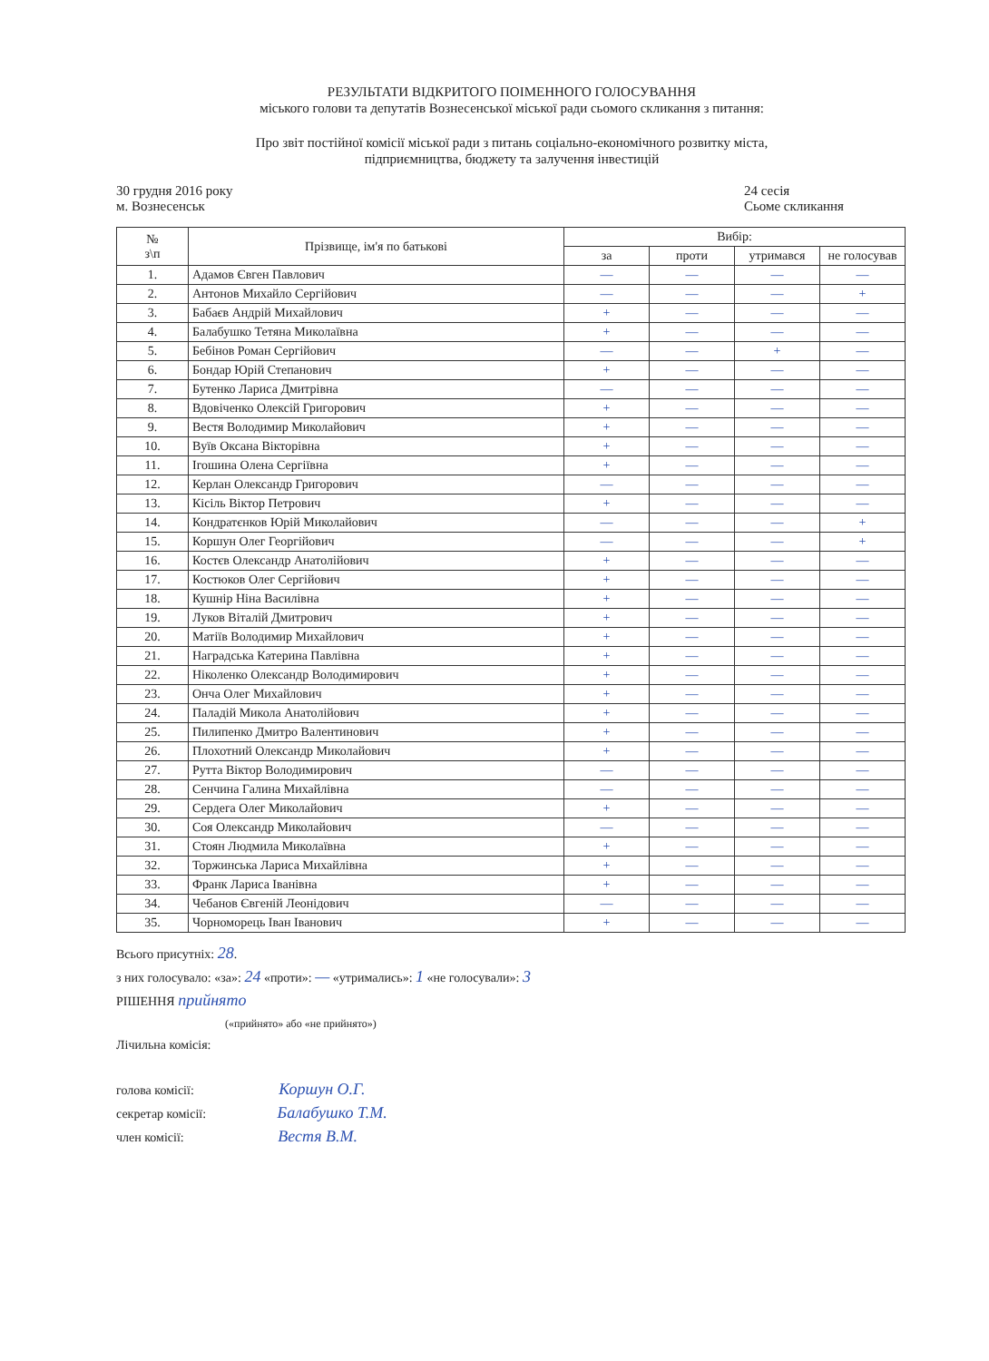РЕЗУЛЬТАТИ ВІДКРИТОГО ПОІМЕННОГО ГОЛОСУВАННЯ
міського голови та депутатів Вознесенської міської ради сьомого скликання з питання:
Про звіт постійної комісії міської ради з питань соціально-економічного розвитку міста,
підприємництва, бюджету та залучення інвестицій
30 грудня 2016 року
м. Вознесенськ
24 сесія
Сьоме скликання
| № з\п | Прізвище, ім'я по батькові | Вибір: | | | |
| --- | --- | --- | --- | --- | --- |
| | | за | проти | утримався | не голосував |
| 1. | Адамов Євген Павлович | — | — | — | — |
| 2. | Антонов Михайло Сергійович | — | — | — | + |
| 3. | Бабаєв Андрій Михайлович | + | — | — | — |
| 4. | Балабушко Тетяна Миколаївна | + | — | — | — |
| 5. | Бебінов Роман Сергійович | — | — | + | — |
| 6. | Бондар Юрій Степанович | + | — | — | — |
| 7. | Бутенко Лариса Дмитрівна | — | — | — | — |
| 8. | Вдовіченко Олексій Григорович | + | — | — | — |
| 9. | Вестя Володимир Миколайович | + | — | — | — |
| 10. | Вуїв Оксана Вікторівна | + | — | — | — |
| 11. | Ігошина Олена Сергіївна | + | — | — | — |
| 12. | Керлан Олександр Григорович | — | — | — | — |
| 13. | Кісіль Віктор Петрович | + | — | — | — |
| 14. | Кондратєнков Юрій Миколайович | — | — | — | + |
| 15. | Коршун Олег Георгійович | — | — | — | + |
| 16. | Костєв Олександр Анатолійович | + | — | — | — |
| 17. | Костюков Олег Сергійович | + | — | — | — |
| 18. | Кушнір Ніна Василівна | + | — | — | — |
| 19. | Луков Віталій Дмитрович | + | — | — | — |
| 20. | Матіїв Володимир Михайлович | + | — | — | — |
| 21. | Наградська Катерина Павлівна | + | — | — | — |
| 22. | Ніколенко Олександр Володимирович | + | — | — | — |
| 23. | Онча Олег Михайлович | + | — | — | — |
| 24. | Паладій Микола Анатолійович | + | — | — | — |
| 25. | Пилипенко Дмитро Валентинович | + | — | — | — |
| 26. | Плохотний Олександр Миколайович | + | — | — | — |
| 27. | Рутта Віктор Володимирович | — | — | — | — |
| 28. | Сенчина Галина Михайлівна | — | — | — | — |
| 29. | Сердега Олег Миколайович | + | — | — | — |
| 30. | Соя Олександр Миколайович | — | — | — | — |
| 31. | Стоян Людмила Миколаївна | + | — | — | — |
| 32. | Торжинська Лариса Михайлівна | + | — | — | — |
| 33. | Франк Лариса Іванівна | + | — | — | — |
| 34. | Чебанов Євгеній Леонідович | — | — | — | — |
| 35. | Чорноморець Іван Іванович | + | — | — | — |
Всього присутніх: 28.
з них голосувало: «за»: 24 «проти»: — «утримались»: 1 «не голосували»: 3
РІШЕННЯ прийнято
(«прийнято» або «не прийнято»)
Лічильна комісія:
голова комісії: Коршун О.Г.
секретар комісії: Балабушко Т.М.
член комісії: Вестя В.М.